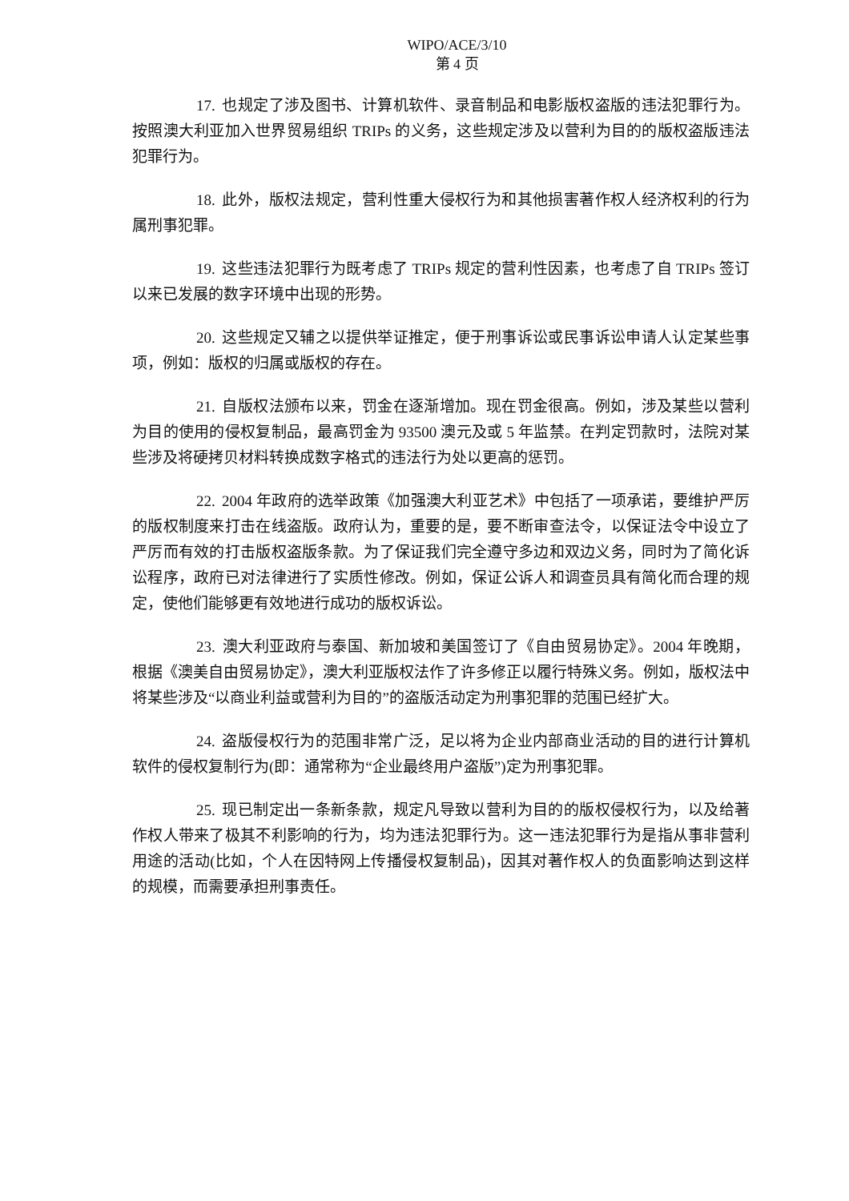WIPO/ACE/3/10
第 4 页
17. 也规定了涉及图书、计算机软件、录音制品和电影版权盗版的违法犯罪行为。按照澳大利亚加入世界贸易组织 TRIPs 的义务，这些规定涉及以营利为目的的版权盗版违法犯罪行为。
18. 此外，版权法规定，营利性重大侵权行为和其他损害著作权人经济权利的行为属刑事犯罪。
19. 这些违法犯罪行为既考虑了 TRIPs 规定的营利性因素，也考虑了自 TRIPs 签订以来已发展的数字环境中出现的形势。
20. 这些规定又辅之以提供举证推定，便于刑事诉讼或民事诉讼申请人认定某些事项，例如：版权的归属或版权的存在。
21. 自版权法颁布以来，罚金在逐渐增加。现在罚金很高。例如，涉及某些以营利为目的使用的侵权复制品，最高罚金为 93500 澳元及或 5 年监禁。在判定罚款时，法院对某些涉及将硬拷贝材料转换成数字格式的违法行为处以更高的惩罚。
22. 2004 年政府的选举政策《加强澳大利亚艺术》中包括了一项承诺，要维护严厉的版权制度来打击在线盗版。政府认为，重要的是，要不断审查法令，以保证法令中设立了严厉而有效的打击版权盗版条款。为了保证我们完全遵守多边和双边义务，同时为了简化诉讼程序，政府已对法律进行了实质性修改。例如，保证公诉人和调查员具有简化而合理的规定，使他们能够更有效地进行成功的版权诉讼。
23. 澳大利亚政府与泰国、新加坡和美国签订了《自由贸易协定》。2004 年晚期，根据《澳美自由贸易协定》，澳大利亚版权法作了许多修正以履行特殊义务。例如，版权法中将某些涉及“以商业利益或营利为目的”的盗版活动定为刑事犯罪的范围已经扩大。
24. 盗版侵权行为的范围非常广泛，足以将为企业内部商业活动的目的进行计算机软件的侵权复制行为(即：通常称为“企业最终用户盗版”)定为刑事犯罪。
25. 现已制定出一条新条款，规定凡导致以营利为目的的版权侵权行为，以及给著作权人带来了极其不利影响的行为，均为违法犯罪行为。这一违法犯罪行为是指从事非营利用途的活动(比如，个人在因特网上传播侵权复制品)，因其对著作权人的负面影响达到这样的规模，而需要承担刑事责任。